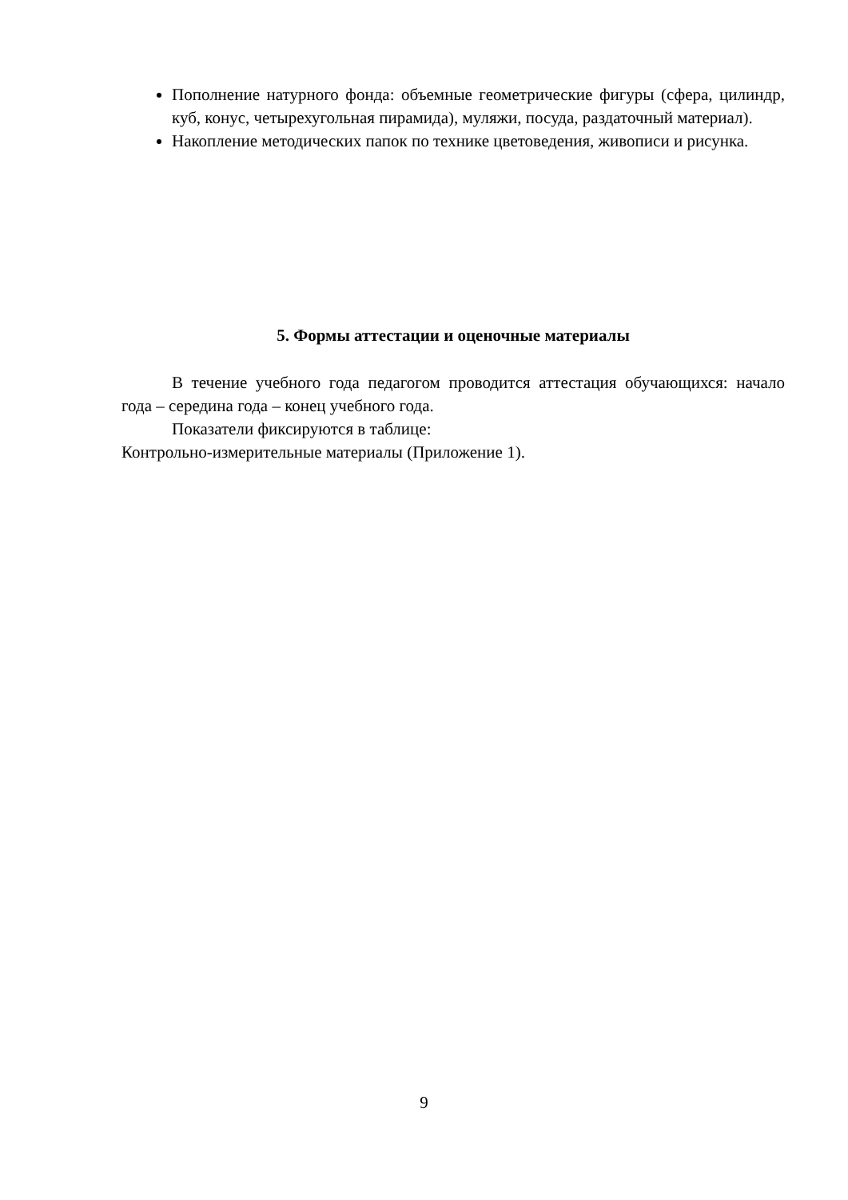Пополнение натурного фонда: объемные геометрические фигуры (сфера, цилиндр, куб, конус, четырехугольная пирамида), муляжи, посуда, раздаточный материал).
Накопление методических папок по технике цветоведения, живописи и рисунка.
5. Формы аттестации и оценочные материалы
В течение учебного года педагогом проводится аттестация обучающихся: начало года – середина года – конец учебного года.
Показатели фиксируются в таблице:
Контрольно-измерительные материалы (Приложение 1).
9